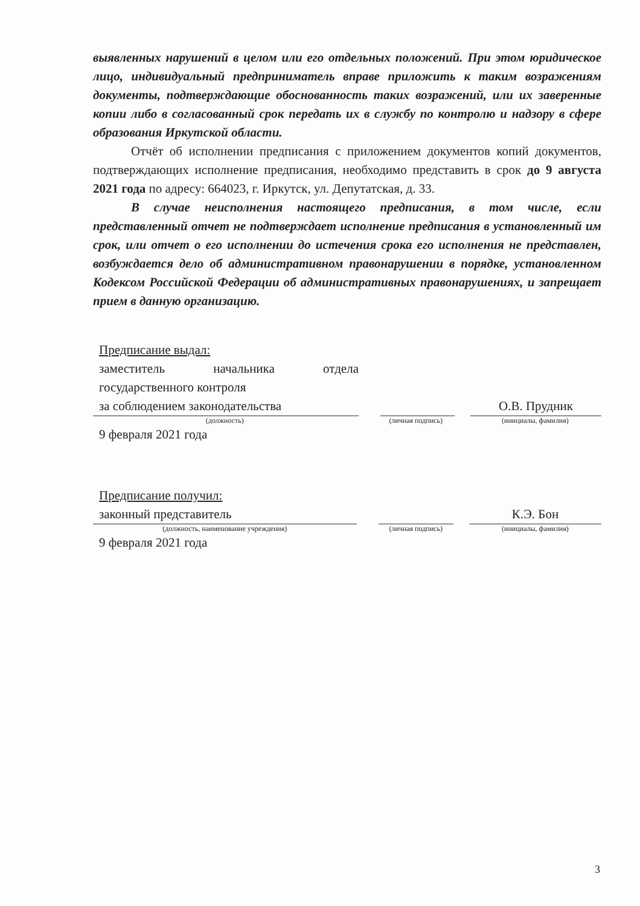выявленных нарушений в целом или его отдельных положений. При этом юридическое лицо, индивидуальный предприниматель вправе приложить к таким возражениям документы, подтверждающие обоснованность таких возражений, или их заверенные копии либо в согласованный срок передать их в службу по контролю и надзору в сфере образования Иркутской области.
Отчёт об исполнении предписания с приложением документов копий документов, подтверждающих исполнение предписания, необходимо представить в срок до 9 августа 2021 года по адресу: 664023, г. Иркутск, ул. Депутатская, д. 33.
В случае неисполнения настоящего предписания, в том числе, если представленный отчет не подтверждает исполнение предписания в установленный им срок, или отчет о его исполнении до истечения срока его исполнения не представлен, возбуждается дело об административном правонарушении в порядке, установленном Кодексом Российской Федерации об административных правонарушениях, и запрещает прием в данную организацию.
Предписание выдал:
заместитель начальника отдела государственного контроля
за соблюдением законодательства
О.В. Прудник
(должность) (личная подпись) (инициалы, фамилия)
9 февраля 2021 года
Предписание получил:
законный представитель
К.Э. Бон
(должность, наименование учреждения) (личная подпись) (инициалы, фамилия)
9 февраля 2021 года
3